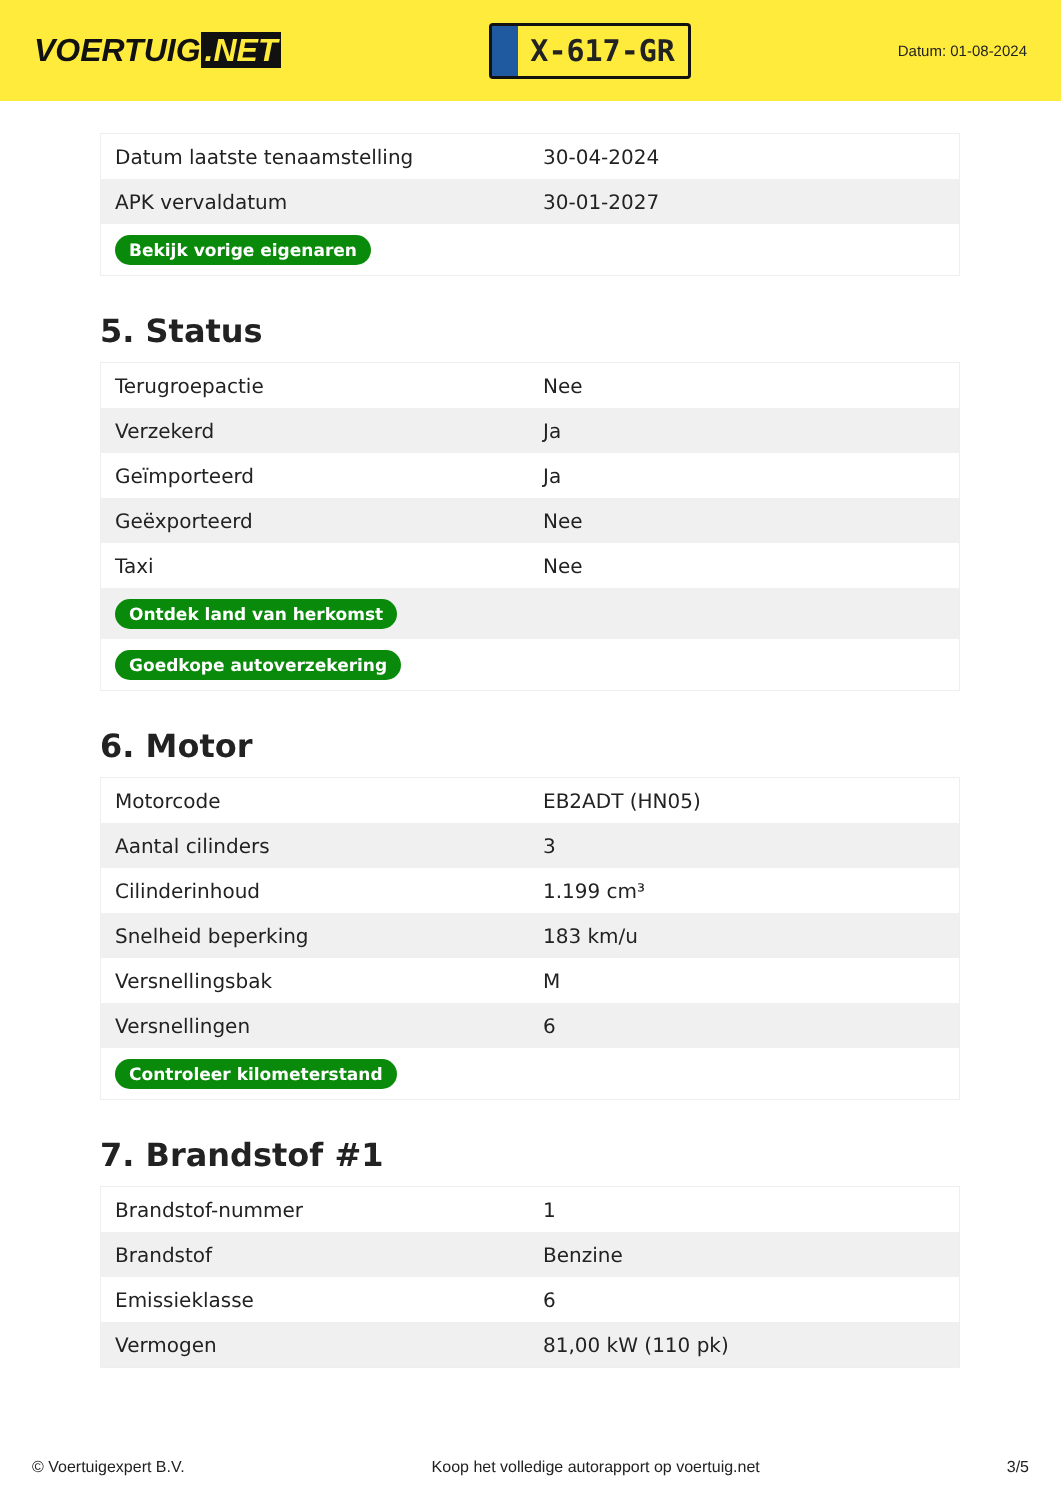VOERTUIG.NET
X-617-GR
Datum: 01-08-2024
| Datum laatste tenaamstelling | 30-04-2024 |
| APK vervaldatum | 30-01-2027 |
| Bekijk vorige eigenaren | |
5. Status
| Terugroepactie | Nee |
| Verzekerd | Ja |
| Geïmporteerd | Ja |
| Geëxporteerd | Nee |
| Taxi | Nee |
| Ontdek land van herkomst | |
| Goedkope autoverzekering | |
6. Motor
| Motorcode | EB2ADT (HN05) |
| Aantal cilinders | 3 |
| Cilinderinhoud | 1.199 cm³ |
| Snelheid beperking | 183 km/u |
| Versnellingsbak | M |
| Versnellingen | 6 |
| Controleer kilometerstand | |
7. Brandstof #1
| Brandstof-nummer | 1 |
| Brandstof | Benzine |
| Emissieklasse | 6 |
| Vermogen | 81,00 kW (110 pk) |
© Voertuigexpert B.V. Koop het volledige autorapport op voertuig.net 3/5